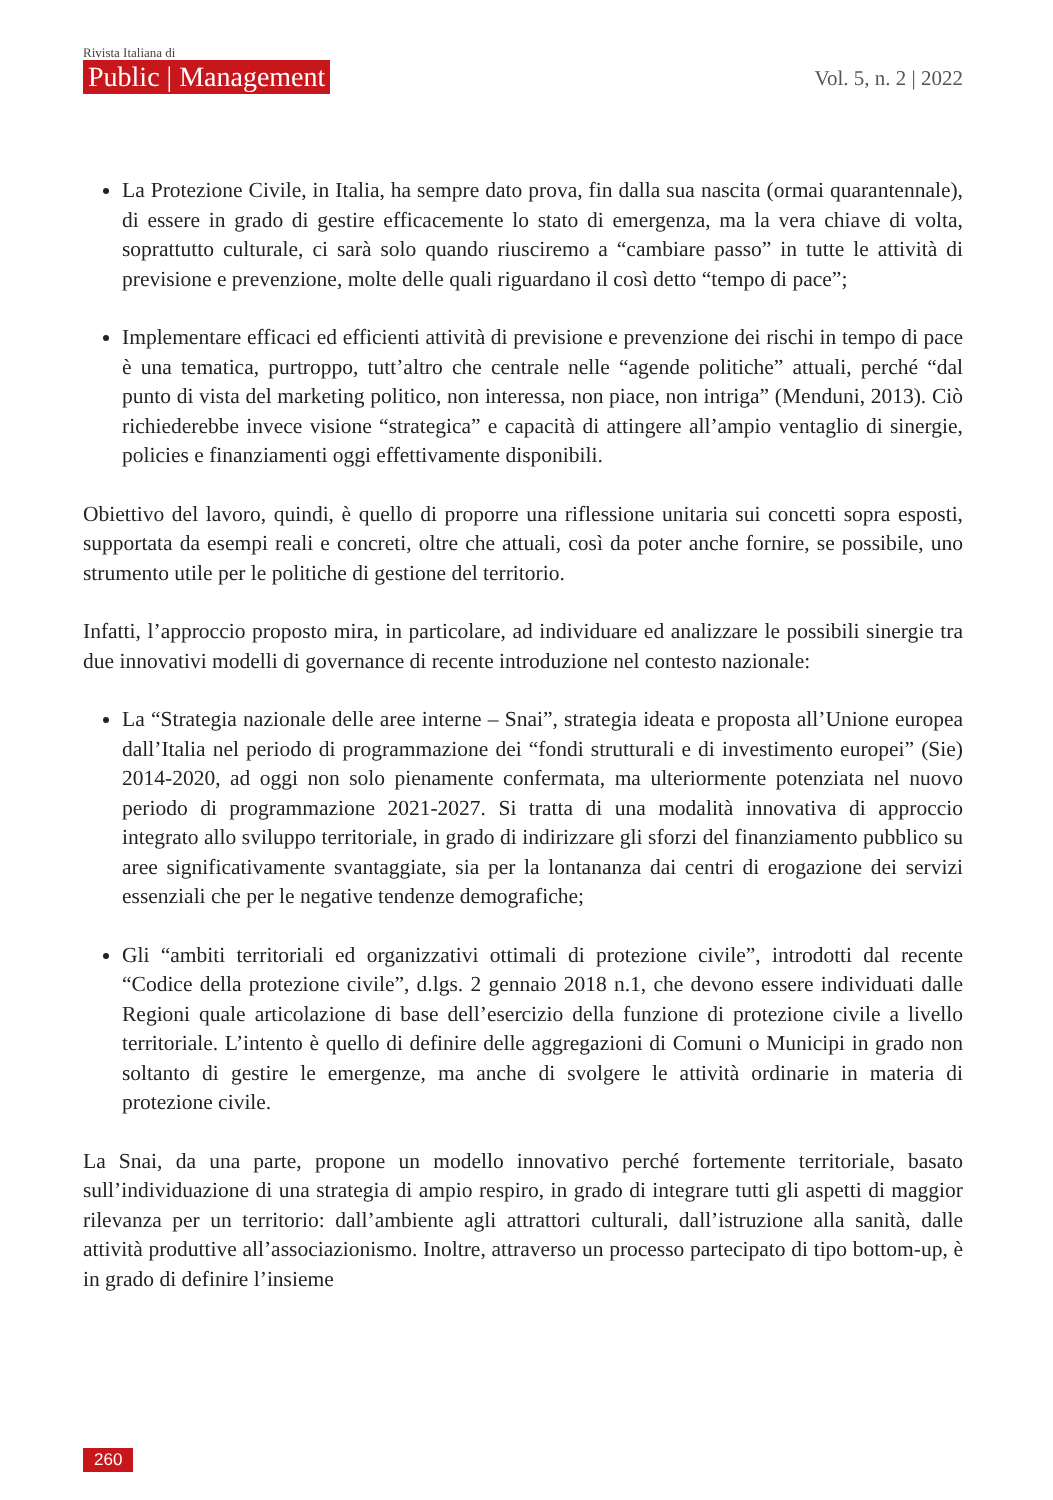Rivista Italiana di
Public | Management
Vol. 5, n. 2 | 2022
La Protezione Civile, in Italia, ha sempre dato prova, fin dalla sua nascita (ormai quarantennale), di essere in grado di gestire efficacemente lo stato di emergenza, ma la vera chiave di volta, soprattutto culturale, ci sarà solo quando riusciremo a “cambiare passo” in tutte le attività di previsione e prevenzione, molte delle quali riguardano il così detto “tempo di pace”;
Implementare efficaci ed efficienti attività di previsione e prevenzione dei rischi in tempo di pace è una tematica, purtroppo, tutt’altro che centrale nelle “agende politiche” attuali, perché “dal punto di vista del marketing politico, non interessa, non piace, non intriga” (Menduni, 2013). Ciò richiederebbe invece visione “strategica” e capacità di attingere all’ampio ventaglio di sinergie, policies e finanziamenti oggi effettivamente disponibili.
Obiettivo del lavoro, quindi, è quello di proporre una riflessione unitaria sui concetti sopra esposti, supportata da esempi reali e concreti, oltre che attuali, così da poter anche fornire, se possibile, uno strumento utile per le politiche di gestione del territorio.
Infatti, l’approccio proposto mira, in particolare, ad individuare ed analizzare le possibili sinergie tra due innovativi modelli di governance di recente introduzione nel contesto nazionale:
La “Strategia nazionale delle aree interne – Snai”, strategia ideata e proposta all’Unione europea dall’Italia nel periodo di programmazione dei “fondi strutturali e di investimento europei” (Sie) 2014-2020, ad oggi non solo pienamente confermata, ma ulteriormente potenziata nel nuovo periodo di programmazione 2021-2027. Si tratta di una modalità innovativa di approccio integrato allo sviluppo territoriale, in grado di indirizzare gli sforzi del finanziamento pubblico su aree significativamente svantaggiate, sia per la lontananza dai centri di erogazione dei servizi essenziali che per le negative tendenze demografiche;
Gli “ambiti territoriali ed organizzativi ottimali di protezione civile”, introdotti dal recente “Codice della protezione civile”, d.lgs. 2 gennaio 2018 n.1, che devono essere individuati dalle Regioni quale articolazione di base dell’esercizio della funzione di protezione civile a livello territoriale. L’intento è quello di definire delle aggregazioni di Comuni o Municipi in grado non soltanto di gestire le emergenze, ma anche di svolgere le attività ordinarie in materia di protezione civile.
La Snai, da una parte, propone un modello innovativo perché fortemente territoriale, basato sull’individuazione di una strategia di ampio respiro, in grado di integrare tutti gli aspetti di maggior rilevanza per un territorio: dall’ambiente agli attrattori culturali, dall’istruzione alla sanità, dalle attività produttive all’associazionismo. Inoltre, attraverso un processo partecipato di tipo bottom-up, è in grado di definire l’insieme
260